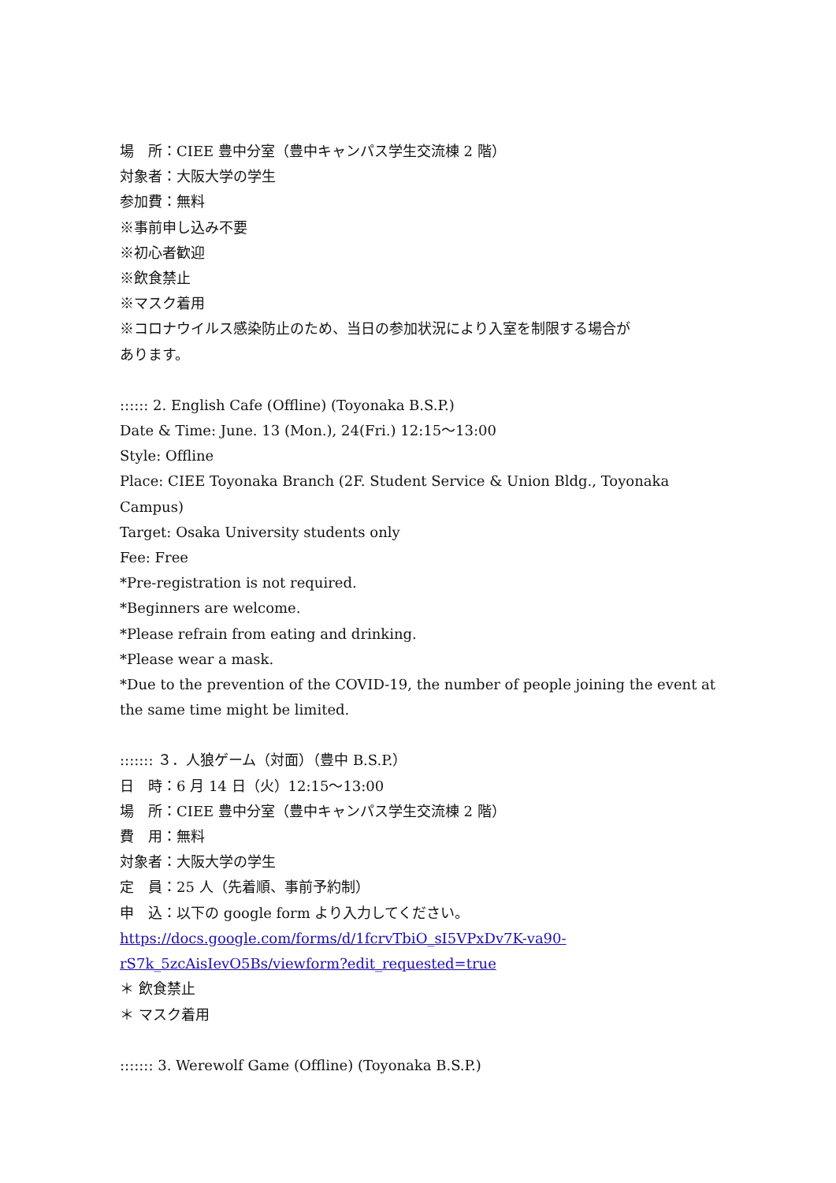場　所：CIEE 豊中分室（豊中キャンパス学生交流棟 2 階）
対象者：大阪大学の学生
参加費：無料
※事前申し込み不要
※初心者歓迎
※飲食禁止
※マスク着用
※コロナウイルス感染防止のため、当日の参加状況により入室を制限する場合が
あります。
:::::: 2. English Cafe (Offline) (Toyonaka B.S.P.)
Date & Time: June. 13 (Mon.), 24(Fri.) 12:15～13:00
Style: Offline
Place: CIEE Toyonaka Branch (2F. Student Service & Union Bldg., Toyonaka Campus)
Target: Osaka University students only
Fee: Free
*Pre-registration is not required.
*Beginners are welcome.
*Please refrain from eating and drinking.
*Please wear a mask.
*Due to the prevention of the COVID-19, the number of people joining the event at the same time might be limited.
::::::: ３．人狼ゲーム（対面）（豊中 B.S.P.）
日　時：6 月 14 日（火）12:15～13:00
場　所：CIEE 豊中分室（豊中キャンパス学生交流棟 2 階）
費　用：無料
対象者：大阪大学の学生
定　員：25 人（先着順、事前予約制）
申　込：以下の google form より入力してください。
https://docs.google.com/forms/d/1fcrvTbiO_sI5VPxDv7K-va90-
rS7k_5zcAisIevO5Bs/viewform?edit_requested=true
＊ 飲食禁止
＊ マスク着用
::::::: 3. Werewolf Game (Offline) (Toyonaka B.S.P.)